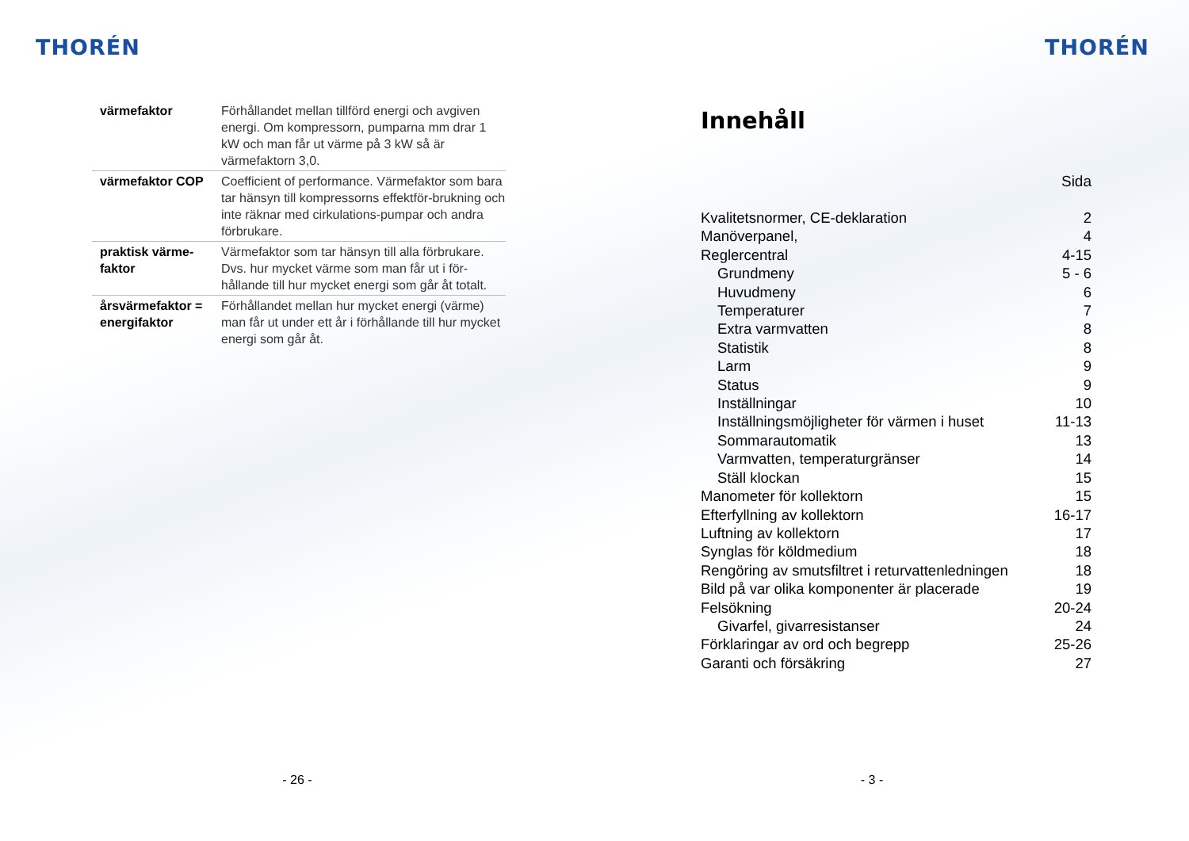THORÉN
| värmefaktor | Förhållandet mellan tillförd energi och avgiven energi. Om kompressorn, pumparna mm drar 1 kW och man får ut värme på 3 kW så är värmefaktorn 3,0. |
| värmefaktor COP | Coefficient of performance. Värmefaktor som bara tar hänsyn till kompressorns effektför-brukning och inte räknar med cirkulations-pumpar och andra förbrukare. |
| praktisk värme-faktor | Värmefaktor som tar hänsyn till alla förbrukare. Dvs. hur mycket värme som man får ut i för-hållande till hur mycket energi som går åt totalt. |
| årsvärmefaktor = energifaktor | Förhållandet mellan hur mycket energi (värme) man får ut under ett år i förhållande till hur mycket energi som går åt. |
- 26 -
THORÉN
Innehåll
Sida
| Kvalitetsnormer, CE-deklaration | 2 |
| Manöverpanel, | 4 |
| Reglercentral | 4-15 |
| Grundmeny | 5 - 6 |
| Huvudmeny | 6 |
| Temperaturer | 7 |
| Extra varmvatten | 8 |
| Statistik | 8 |
| Larm | 9 |
| Status | 9 |
| Inställningar | 10 |
| Inställningsmöjligheter för värmen i huset | 11-13 |
| Sommarautomatik | 13 |
| Varmvatten, temperaturgränser | 14 |
| Ställ klockan | 15 |
| Manometer för kollektorn | 15 |
| Efterfyllning av kollektorn | 16-17 |
| Luftning av kollektorn | 17 |
| Synglas för köldmedium | 18 |
| Rengöring av smutsfiltret i returvattenledningen | 18 |
| Bild på var olika komponenter är placerade | 19 |
| Felsökning | 20-24 |
| Givarfel, givarresistanser | 24 |
| Förklaringar av ord och begrepp | 25-26 |
| Garanti och försäkring | 27 |
- 3 -